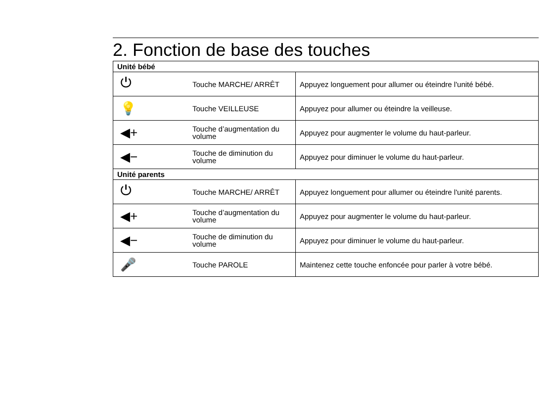2. Fonction de base des touches
| Unité bébé | | |
| ⏻ | Touche MARCHE/ ARRÊT | Appuyez longuement pour allumer ou éteindre l'unité bébé. |
| 💡 | Touche VEILLEUSE | Appuyez pour allumer ou éteindre la veilleuse. |
| ◀+ | Touche d’augmentation du volume | Appuyez pour augmenter le volume du haut-parleur. |
| ◀− | Touche de diminution du volume | Appuyez pour diminuer le volume du haut-parleur. |
| Unité parents | | |
| ⏻ | Touche MARCHE/ ARRÊT | Appuyez longuement pour allumer ou éteindre l'unité parents. |
| ◀+ | Touche d’augmentation du volume | Appuyez pour augmenter le volume du haut-parleur. |
| ◀− | Touche de diminution du volume | Appuyez pour diminuer le volume du haut-parleur. |
| 🎤 | Touche PAROLE | Maintenez cette touche enfoncée pour parler à votre bébé. |